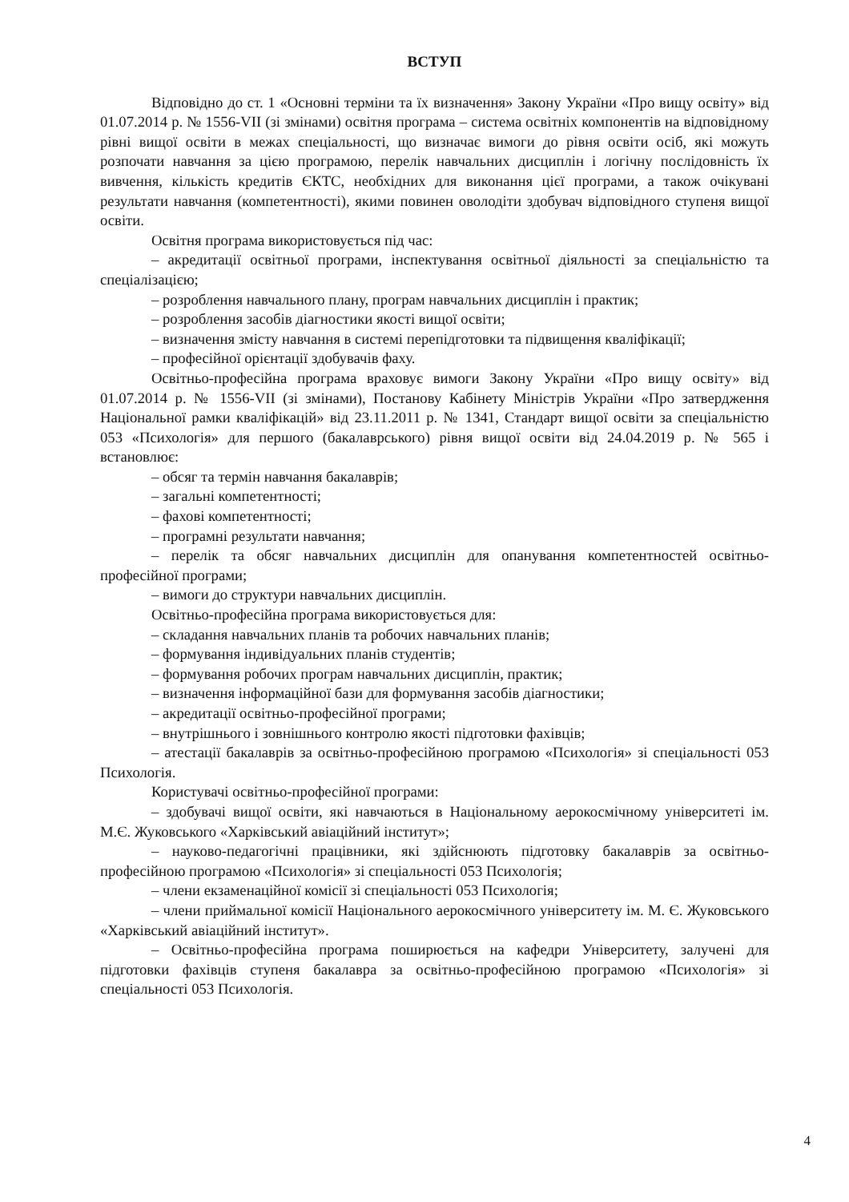ВСТУП
Відповідно до ст. 1 «Основні терміни та їх визначення» Закону України «Про вищу освіту» від 01.07.2014 р. № 1556-VII (зі змінами) освітня програма – система освітніх компонентів на відповідному рівні вищої освіти в межах спеціальності, що визначає вимоги до рівня освіти осіб, які можуть розпочати навчання за цією програмою, перелік навчальних дисциплін і логічну послідовність їх вивчення, кількість кредитів ЄКТС, необхідних для виконання цієї програми, а також очікувані результати навчання (компетентності), якими повинен оволодіти здобувач відповідного ступеня вищої освіти.
Освітня програма використовується під час:
– акредитації освітньої програми, інспектування освітньої діяльності за спеціальністю та спеціалізацією;
– розроблення навчального плану, програм навчальних дисциплін і практик;
– розроблення засобів діагностики якості вищої освіти;
– визначення змісту навчання в системі перепідготовки та підвищення кваліфікації;
– професійної орієнтації здобувачів фаху.
Освітньо-професійна програма враховує вимоги Закону України «Про вищу освіту» від 01.07.2014 р. № 1556-VII (зі змінами), Постанову Кабінету Міністрів України «Про затвердження Національної рамки кваліфікацій» від 23.11.2011 р. № 1341, Стандарт вищої освіти за спеціальністю 053 «Психологія» для першого (бакалаврського) рівня вищої освіти від 24.04.2019 р. № 565 і встановлює:
– обсяг та термін навчання бакалаврів;
– загальні компетентності;
– фахові компетентності;
– програмні результати навчання;
– перелік та обсяг навчальних дисциплін для опанування компетентностей освітньо-професійної програми;
– вимоги до структури навчальних дисциплін.
Освітньо-професійна програма використовується для:
– складання навчальних планів та робочих навчальних планів;
– формування індивідуальних планів студентів;
– формування робочих програм навчальних дисциплін, практик;
– визначення інформаційної бази для формування засобів діагностики;
– акредитації освітньо-професійної програми;
– внутрішнього і зовнішнього контролю якості підготовки фахівців;
– атестації бакалаврів за освітньо-професійною програмою «Психологія» зі спеціальності 053 Психологія.
Користувачі освітньо-професійної програми:
– здобувачі вищої освіти, які навчаються в Національному аерокосмічному університеті ім. М.Є. Жуковського «Харківський авіаційний інститут»;
– науково-педагогічні працівники, які здійснюють підготовку бакалаврів за освітньо-професійною програмою «Психологія» зі спеціальності 053 Психологія;
– члени екзаменаційної комісії зі спеціальності 053 Психологія;
– члени приймальної комісії Національного аерокосмічного університету ім. М. Є. Жуковського «Харківський авіаційний інститут».
– Освітньо-професійна програма поширюється на кафедри Університету, залучені для підготовки фахівців ступеня бакалавра за освітньо-професійною програмою «Психологія» зі спеціальності 053 Психологія.
4